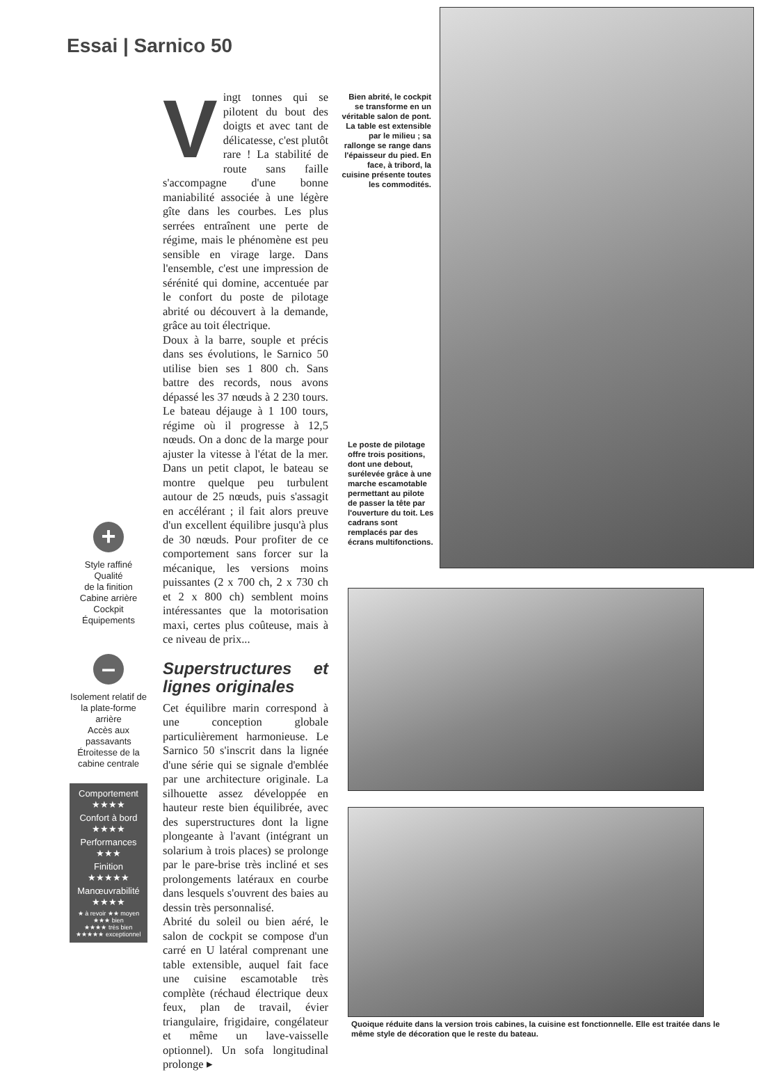Essai | Sarnico 50
+
Style raffiné
Qualité
de la finition
Cabine arrière
Cockpit
Équipements
–
Isolement relatif de la plate-forme arrière
Accès aux passavants
Étroitesse de la cabine centrale
Comportement
★★★★
Confort à bord
★★★★
Performances
★★★
Finition
★★★★★
Manœuvrabilité
★★★★
★ à revoir ★★ moyen
★★★ bien
★★★★ très bien
★★★★★ exceptionnel
Vingt tonnes qui se pilotent du bout des doigts et avec tant de délicatesse, c'est plutôt rare ! La stabilité de route sans faille s'accompagne d'une bonne maniabilité associée à une légère gîte dans les courbes. Les plus serrées entraînent une perte de régime, mais le phénomène est peu sensible en virage large. Dans l'ensemble, c'est une impression de sérénité qui domine, accentuée par le confort du poste de pilotage abrité ou découvert à la demande, grâce au toit électrique.
Doux à la barre, souple et précis dans ses évolutions, le Sarnico 50 utilise bien ses 1 800 ch. Sans battre des records, nous avons dépassé les 37 nœuds à 2 230 tours. Le bateau déjauge à 1 100 tours, régime où il progresse à 12,5 nœuds. On a donc de la marge pour ajuster la vitesse à l'état de la mer. Dans un petit clapot, le bateau se montre quelque peu turbulent autour de 25 nœuds, puis s'assagit en accélérant ; il fait alors preuve d'un excellent équilibre jusqu'à plus de 30 nœuds. Pour profiter de ce comportement sans forcer sur la mécanique, les versions moins puissantes (2 x 700 ch, 2 x 730 ch et 2 x 800 ch) semblent moins intéressantes que la motorisation maxi, certes plus coûteuse, mais à ce niveau de prix...
Superstructures et lignes originales
Cet équilibre marin correspond à une conception globale particulièrement harmonieuse. Le Sarnico 50 s'inscrit dans la lignée d'une série qui se signale d'emblée par une architecture originale. La silhouette assez développée en hauteur reste bien équilibrée, avec des superstructures dont la ligne plongeante à l'avant (intégrant un solarium à trois places) se prolonge par le pare-brise très incliné et ses prolongements latéraux en courbe dans lesquels s'ouvrent des baies au dessin très personnalisé.
Abrité du soleil ou bien aéré, le salon de cockpit se compose d'un carré en U latéral comprenant une table extensible, auquel fait face une cuisine escamotable très complète (réchaud électrique deux feux, plan de travail, évier triangulaire, frigidaire, congélateur et même un lave-vaisselle optionnel). Un sofa longitudinal prolonge ▸
Bien abrité, le cockpit se transforme en un véritable salon de pont. La table est extensible par le milieu ; sa rallonge se range dans l'épaisseur du pied. En face, à tribord, la cuisine présente toutes les commodités.
Le poste de pilotage offre trois positions, dont une debout, surélevée grâce à une marche escamotable permettant au pilote de passer la tête par l'ouverture du toit. Les cadrans sont remplacés par des écrans multifonctions.
Quoique réduite dans la version trois cabines, la cuisine est fonctionnelle. Elle est traitée dans le même style de décoration que le reste du bateau.